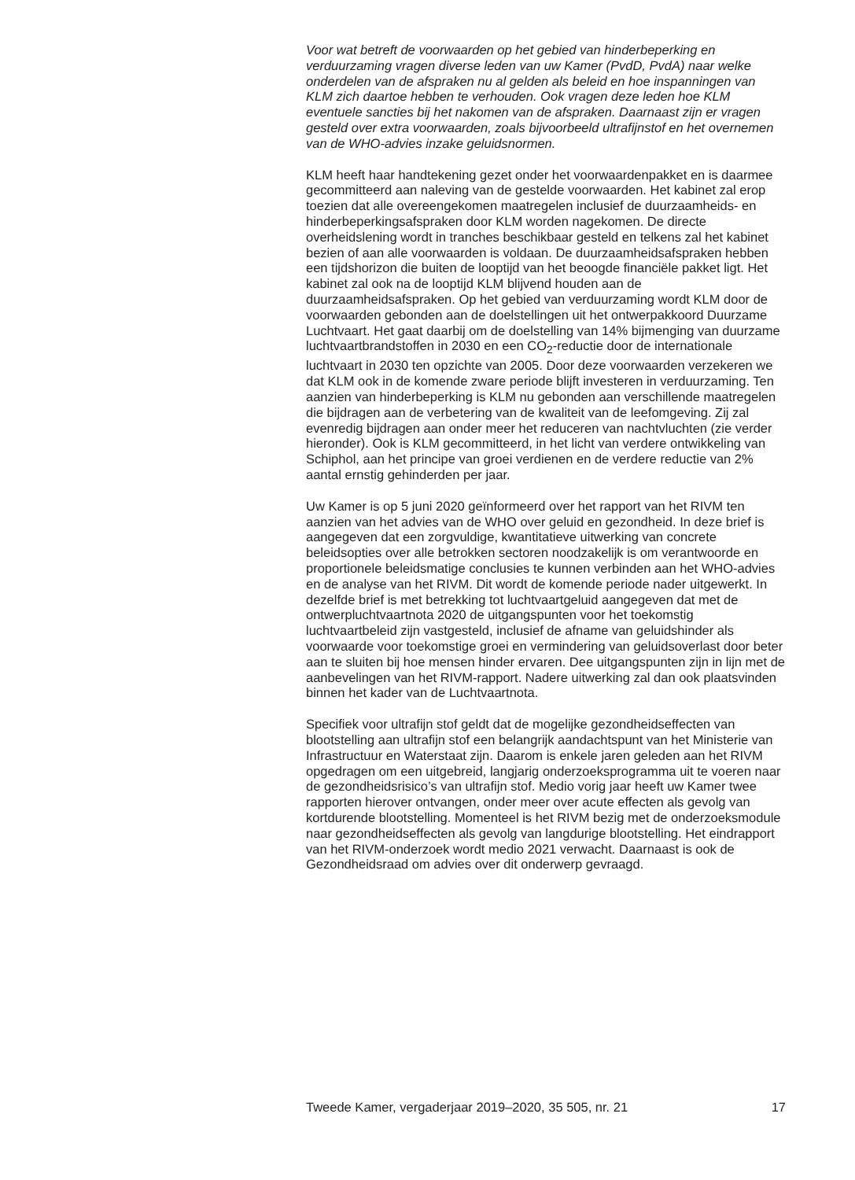Voor wat betreft de voorwaarden op het gebied van hinderbeperking en verduurzaming vragen diverse leden van uw Kamer (PvdD, PvdA) naar welke onderdelen van de afspraken nu al gelden als beleid en hoe inspanningen van KLM zich daartoe hebben te verhouden. Ook vragen deze leden hoe KLM eventuele sancties bij het nakomen van de afspraken. Daarnaast zijn er vragen gesteld over extra voorwaarden, zoals bijvoorbeeld ultrafijnstof en het overnemen van de WHO-advies inzake geluidsnormen.
KLM heeft haar handtekening gezet onder het voorwaardenpakket en is daarmee gecommitteerd aan naleving van de gestelde voorwaarden. Het kabinet zal erop toezien dat alle overeengekomen maatregelen inclusief de duurzaamheids- en hinderbeperkingsafspraken door KLM worden nagekomen. De directe overheidslening wordt in tranches beschikbaar gesteld en telkens zal het kabinet bezien of aan alle voorwaarden is voldaan. De duurzaamheidsafspraken hebben een tijdshorizon die buiten de looptijd van het beoogde financiële pakket ligt. Het kabinet zal ook na de looptijd KLM blijvend houden aan de duurzaamheidsafspraken. Op het gebied van verduurzaming wordt KLM door de voorwaarden gebonden aan de doelstellingen uit het ontwerpakkoord Duurzame Luchtvaart. Het gaat daarbij om de doelstelling van 14% bijmenging van duurzame luchtvaartbrandstoffen in 2030 en een CO<sub>2</sub>-reductie door de internationale luchtvaart in 2030 ten opzichte van 2005. Door deze voorwaarden verzekeren we dat KLM ook in de komende zware periode blijft investeren in verduurzaming. Ten aanzien van hinderbeperking is KLM nu gebonden aan verschillende maatregelen die bijdragen aan de verbetering van de kwaliteit van de leefomgeving. Zij zal evenredig bijdragen aan onder meer het reduceren van nachtvluchten (zie verder hieronder). Ook is KLM gecommitteerd, in het licht van verdere ontwikkeling van Schiphol, aan het principe van groei verdienen en de verdere reductie van 2% aantal ernstig gehinderden per jaar.
Uw Kamer is op 5 juni 2020 geïnformeerd over het rapport van het RIVM ten aanzien van het advies van de WHO over geluid en gezondheid. In deze brief is aangegeven dat een zorgvuldige, kwantitatieve uitwerking van concrete beleidsopties over alle betrokken sectoren noodzakelijk is om verantwoorde en proportionele beleidsmatige conclusies te kunnen verbinden aan het WHO-advies en de analyse van het RIVM. Dit wordt de komende periode nader uitgewerkt. In dezelfde brief is met betrekking tot luchtvaartgeluid aangegeven dat met de ontwerpluchtvaartnota 2020 de uitgangspunten voor het toekomstig luchtvaartbeleid zijn vastgesteld, inclusief de afname van geluidshinder als voorwaarde voor toekomstige groei en vermindering van geluidsoverlast door beter aan te sluiten bij hoe mensen hinder ervaren. Dee uitgangspunten zijn in lijn met de aanbevelingen van het RIVM-rapport. Nadere uitwerking zal dan ook plaatsvinden binnen het kader van de Luchtvaartnota.
Specifiek voor ultrafijn stof geldt dat de mogelijke gezondheidseffecten van blootstelling aan ultrafijn stof een belangrijk aandachtspunt van het Ministerie van Infrastructuur en Waterstaat zijn. Daarom is enkele jaren geleden aan het RIVM opgedragen om een uitgebreid, langjarig onderzoeksprogramma uit te voeren naar de gezondheidsrisico’s van ultrafijn stof. Medio vorig jaar heeft uw Kamer twee rapporten hierover ontvangen, onder meer over acute effecten als gevolg van kortdurende blootstelling. Momenteel is het RIVM bezig met de onderzoeksmodule naar gezondheidseffecten als gevolg van langdurige blootstelling. Het eindrapport van het RIVM-onderzoek wordt medio 2021 verwacht. Daarnaast is ook de Gezondheidsraad om advies over dit onderwerp gevraagd.
Tweede Kamer, vergaderjaar 2019–2020, 35 505, nr. 21 17